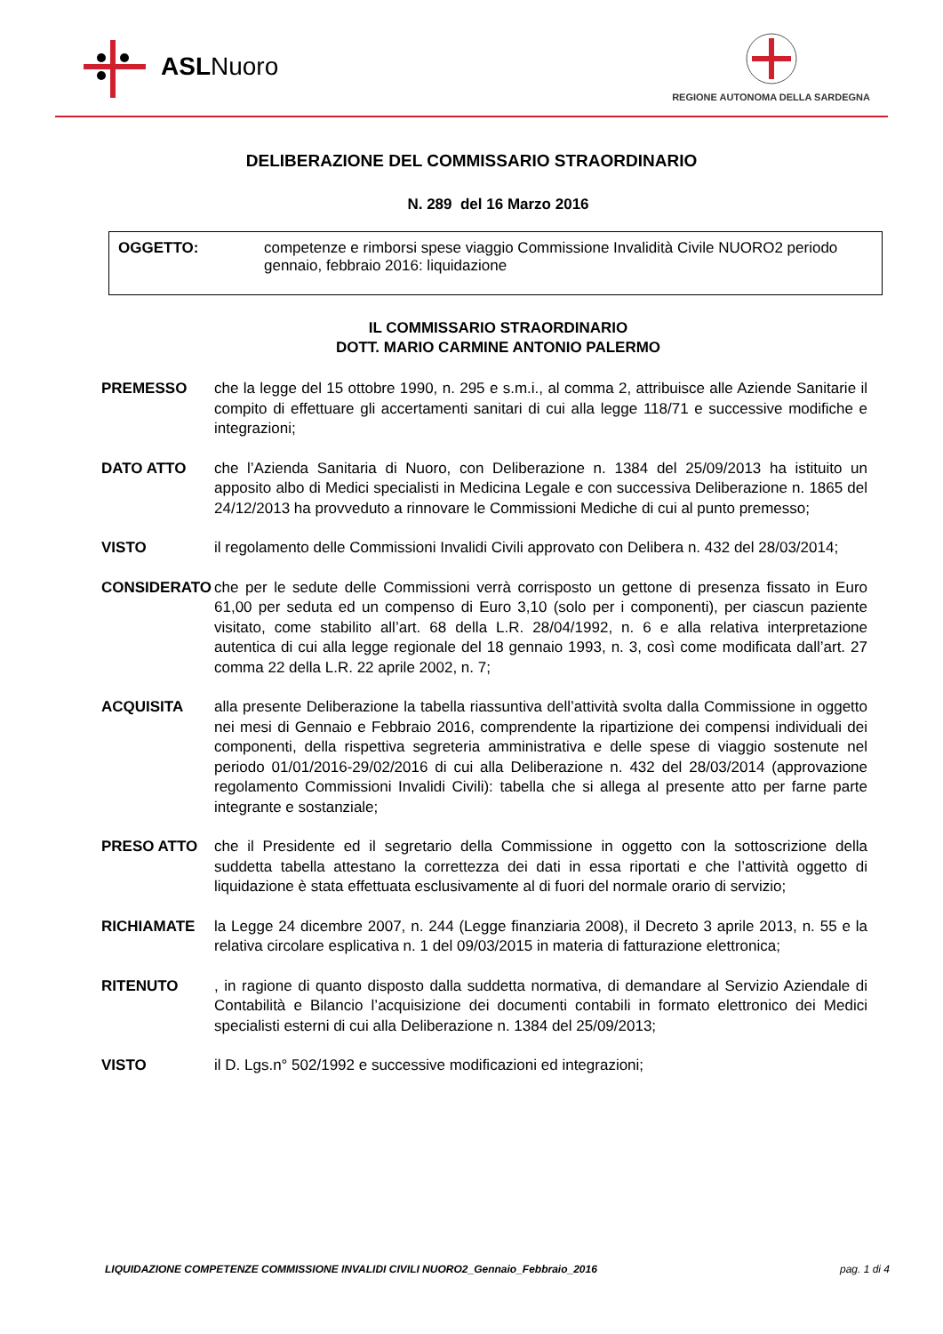ASLNuoro
REGIONE AUTONOMA DELLA SARDEGNA
DELIBERAZIONE DEL COMMISSARIO STRAORDINARIO
N. 289 del 16 Marzo 2016
OGGETTO: competenze e rimborsi spese viaggio Commissione Invalidità Civile NUORO2 periodo gennaio, febbraio 2016: liquidazione
IL COMMISSARIO STRAORDINARIO
DOTT. MARIO CARMINE ANTONIO PALERMO
PREMESSO che la legge del 15 ottobre 1990, n. 295 e s.m.i., al comma 2, attribuisce alle Aziende Sanitarie il compito di effettuare gli accertamenti sanitari di cui alla legge 118/71 e successive modifiche e integrazioni;
DATO ATTO che l’Azienda Sanitaria di Nuoro, con Deliberazione n. 1384 del 25/09/2013 ha istituito un apposito albo di Medici specialisti in Medicina Legale e con successiva Deliberazione n. 1865 del 24/12/2013 ha provveduto a rinnovare le Commissioni Mediche di cui al punto premesso;
VISTO il regolamento delle Commissioni Invalidi Civili approvato con Delibera n. 432 del 28/03/2014;
CONSIDERATO che per le sedute delle Commissioni verrà corrisposto un gettone di presenza fissato in Euro 61,00 per seduta ed un compenso di Euro 3,10 (solo per i componenti), per ciascun paziente visitato, come stabilito all’art. 68 della L.R. 28/04/1992, n. 6 e alla relativa interpretazione autentica di cui alla legge regionale del 18 gennaio 1993, n. 3, così come modificata dall’art. 27 comma 22 della L.R. 22 aprile 2002, n. 7;
ACQUISITA alla presente Deliberazione la tabella riassuntiva dell’attività svolta dalla Commissione in oggetto nei mesi di Gennaio e Febbraio 2016, comprendente la ripartizione dei compensi individuali dei componenti, della rispettiva segreteria amministrativa e delle spese di viaggio sostenute nel periodo 01/01/2016-29/02/2016 di cui alla Deliberazione n. 432 del 28/03/2014 (approvazione regolamento Commissioni Invalidi Civili): tabella che si allega al presente atto per farne parte integrante e sostanziale;
PRESO ATTO che il Presidente ed il segretario della Commissione in oggetto con la sottoscrizione della suddetta tabella attestano la correttezza dei dati in essa riportati e che l’attività oggetto di liquidazione è stata effettuata esclusivamente al di fuori del normale orario di servizio;
RICHIAMATE la Legge 24 dicembre 2007, n. 244 (Legge finanziaria 2008), il Decreto 3 aprile 2013, n. 55 e la relativa circolare esplicativa n. 1 del 09/03/2015 in materia di fatturazione elettronica;
RITENUTO, in ragione di quanto disposto dalla suddetta normativa, di demandare al Servizio Aziendale di Contabilità e Bilancio l’acquisizione dei documenti contabili in formato elettronico dei Medici specialisti esterni di cui alla Deliberazione n. 1384 del 25/09/2013;
VISTO il D. Lgs.n° 502/1992 e successive modificazioni ed integrazioni;
LIQUIDAZIONE COMPETENZE COMMISSIONE INVALIDI CIVILI NUORO2_Gennaio_Febbraio_2016 pag. 1 di 4